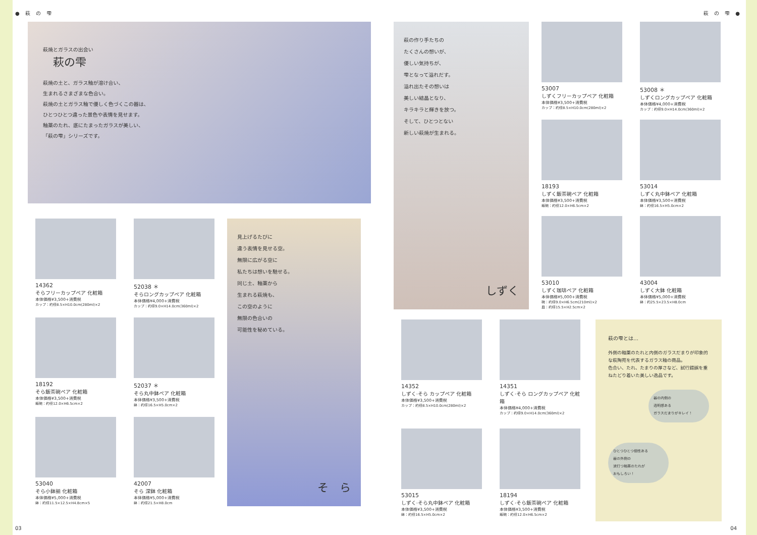● 萩 の 雫
萩焼とガラスの出会い
萩の雫
萩焼の土と、ガラス釉が溶け合い、
生まれるさまざまな色合い。
萩焼の土とガラス釉で優しく色づくこの器は、
ひとつひとつ違った景色や表情を見せます。
釉薬のたれ、底にたまったガラスが美しい、
「萩の雫」シリーズです。
14362
そらフリーカップペア 化粧箱
本体価格¥3,500+消費税
カップ：約径8.5×H10.0cm(280ml)×2
52038 ＊
そらロングカップペア 化粧箱
本体価格¥4,000+消費税
カップ：約径9.0×H14.0cm(360ml)×2
18192
そら飯茶碗ペア 化粧箱
本体価格¥3,500+消費税
飯碗：約径12.0×H6.5cm×2
52037 ＊
そら丸中鉢ペア 化粧箱
本体価格¥3,500+消費税
鉢：約径16.5×H5.0cm×2
53040
そら小鉢揃 化粧箱
本体価格¥5,000+消費税
鉢：約径11.5×12.5×H4.8cm×5
42007
そら 深鉢 化粧箱
本体価格¥5,000+消費税
鉢：約径21.5×H8.0cm
見上げるたびに
違う表情を見せる空。
無限に広がる空に
私たちは想いを馳せる。
同じ土、釉薬から
生まれる萩焼も、
この空のように
無限の色合いの
可能性を秘めている。
そ　ら
03
萩 の 雫 ●
萩の作り手たちの
たくさんの想いが、
優しい気持ちが、
雫となって溢れだす。
溢れ出たその想いは
美しい結晶となり、
キラキラと輝きを放つ。
そして、ひとつとない
新しい萩焼が生まれる。
しずく
53007
しずくフリーカップペア 化粧箱
本体価格¥3,500+消費税
カップ：約径8.5×H10.0cm(280ml)×2
53008 ＊
しずくロングカップペア 化粧箱
本体価格¥4,000+消費税
カップ：約径9.0×H14.0cm(360ml)×2
18193
しずく飯茶碗ペア 化粧箱
本体価格¥3,500+消費税
飯碗：約径12.0×H6.5cm×2
53014
しずく丸中鉢ペア 化粧箱
本体価格¥3,500+消費税
鉢：約径16.5×H5.0cm×2
53010
しずく珈琲ペア 化粧箱
本体価格¥5,000+消費税
碗：約径9.0×H6.5cm(210ml)×2
皿：約径15.5×H2.5cm×2
43004
しずく大鉢 化粧箱
本体価格¥5,000+消費税
鉢：約25.5×23.5×H8.0cm
14352
しずく·そら カップペア 化粧箱
本体価格¥3,500+消費税
カップ：約径8.5×H10.0cm(280ml)×2
14351
しずく·そら ロングカップペア 化粧箱
本体価格¥4,000+消費税
カップ：約径9.0×H14.0cm(360ml)×2
53015
しずく·そら丸中鉢ペア 化粧箱
本体価格¥3,500+消費税
鉢：約径16.5×H5.0cm×2
18194
しずく·そら飯茶碗ペア 化粧箱
本体価格¥3,500+消費税
飯碗：約径12.0×H6.5cm×2
萩の雫とは…
外側の釉薬のたれと内側のガラスだまりが印象的な萩陶苑を代表するガラス釉の商品。
色合い、たれ、たまりの厚さなど、試行錯誤を重ねたどり着いた美しい逸品です。
器の内側の
透明感ある
ガラスだまりがキレイ！
ひとつひとつ個性ある
器の外側の
波打つ釉薬のたれが
おもしろい！
04